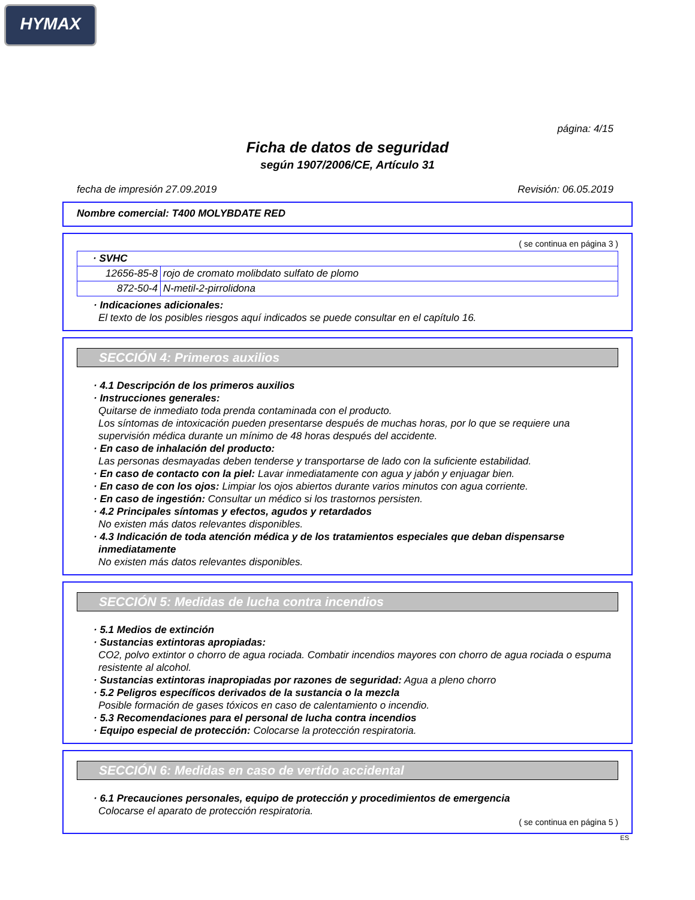HYMAX
página: 4/15
Ficha de datos de seguridad
según 1907/2006/CE, Artículo 31
fecha de impresión 27.09.2019 Revisión: 06.05.2019
Nombre comercial: T400 MOLYBDATE RED
( se continua en página 3 )
| · SVHC | |
| 12656-85-8 | rojo de cromato molibdato sulfato de plomo |
| 872-50-4 | N-metil-2-pirrolidona |
· Indicaciones adicionales:
El texto de los posibles riesgos aquí indicados se puede consultar en el capítulo 16.
SECCIÓN 4: Primeros auxilios
· 4.1 Descripción de los primeros auxilios
· Instrucciones generales:
Quitarse de inmediato toda prenda contaminada con el producto.
Los síntomas de intoxicación pueden presentarse después de muchas horas, por lo que se requiere una supervisión médica durante un mínimo de 48 horas después del accidente.
· En caso de inhalación del producto:
Las personas desmayadas deben tenderse y transportarse de lado con la suficiente estabilidad.
· En caso de contacto con la piel: Lavar inmediatamente con agua y jabón y enjuagar bien.
· En caso de con los ojos: Limpiar los ojos abiertos durante varios minutos con agua corriente.
· En caso de ingestión: Consultar un médico si los trastornos persisten.
· 4.2 Principales síntomas y efectos, agudos y retardados
No existen más datos relevantes disponibles.
· 4.3 Indicación de toda atención médica y de los tratamientos especiales que deban dispensarse inmediatamente
No existen más datos relevantes disponibles.
SECCIÓN 5: Medidas de lucha contra incendios
· 5.1 Medios de extinción
· Sustancias extintoras apropiadas:
CO2, polvo extintor o chorro de agua rociada. Combatir incendios mayores con chorro de agua rociada o espuma resistente al alcohol.
· Sustancias extintoras inapropiadas por razones de seguridad: Agua a pleno chorro
· 5.2 Peligros específicos derivados de la sustancia o la mezcla
Posible formación de gases tóxicos en caso de calentamiento o incendio.
· 5.3 Recomendaciones para el personal de lucha contra incendios
· Equipo especial de protección: Colocarse la protección respiratoria.
SECCIÓN 6: Medidas en caso de vertido accidental
· 6.1 Precauciones personales, equipo de protección y procedimientos de emergencia
Colocarse el aparato de protección respiratoria.
( se continua en página 5 )
ES